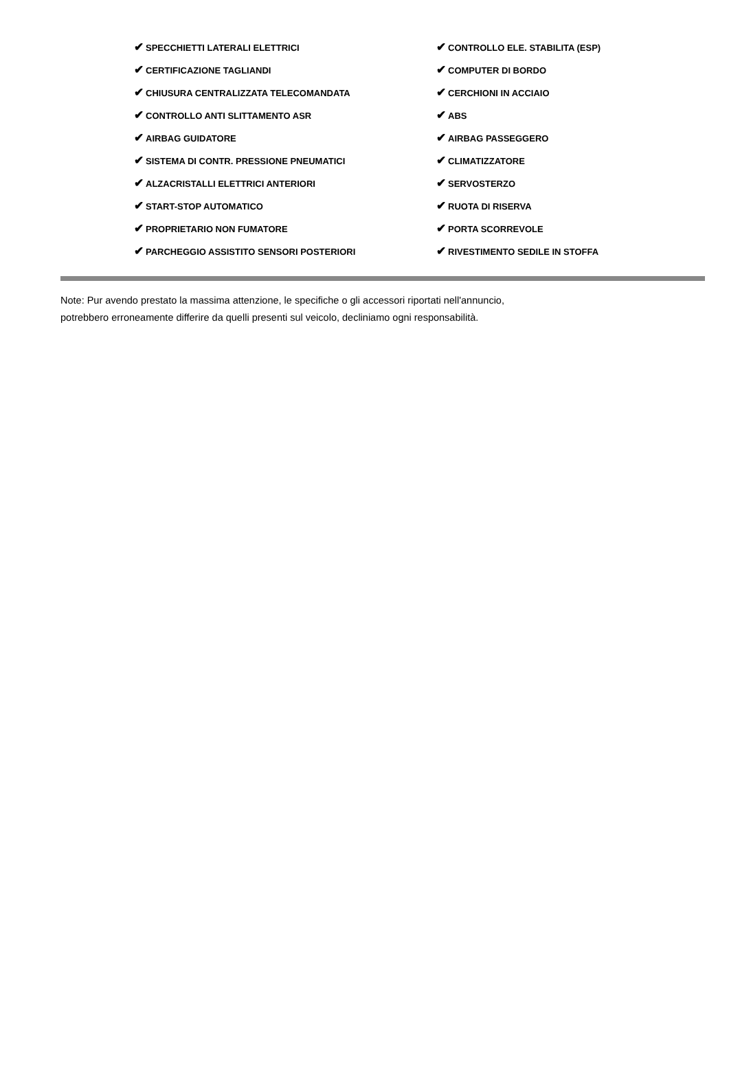| ✔ SPECCHIETTI LATERALI ELETTRICI | ✔ CONTROLLO ELE. STABILITA (ESP) |
| ✔ CERTIFICAZIONE TAGLIANDI | ✔ COMPUTER DI BORDO |
| ✔ CHIUSURA CENTRALIZZATA TELECOMANDATA | ✔ CERCHIONI IN ACCIAIO |
| ✔ CONTROLLO ANTI SLITTAMENTO ASR | ✔ ABS |
| ✔ AIRBAG GUIDATORE | ✔ AIRBAG PASSEGGERO |
| ✔ SISTEMA DI CONTR. PRESSIONE PNEUMATICI | ✔ CLIMATIZZATORE |
| ✔ ALZACRISTALLI ELETTRICI ANTERIORI | ✔ SERVOSTERZO |
| ✔ START-STOP AUTOMATICO | ✔ RUOTA DI RISERVA |
| ✔ PROPRIETARIO NON FUMATORE | ✔ PORTA SCORREVOLE |
| ✔ PARCHEGGIO ASSISTITO SENSORI POSTERIORI | ✔ RIVESTIMENTO SEDILE IN STOFFA |
Note: Pur avendo prestato la massima attenzione, le specifiche o gli accessori riportati nell'annuncio,
potrebbero erroneamente differire da quelli presenti sul veicolo, decliniamo ogni responsabilità.